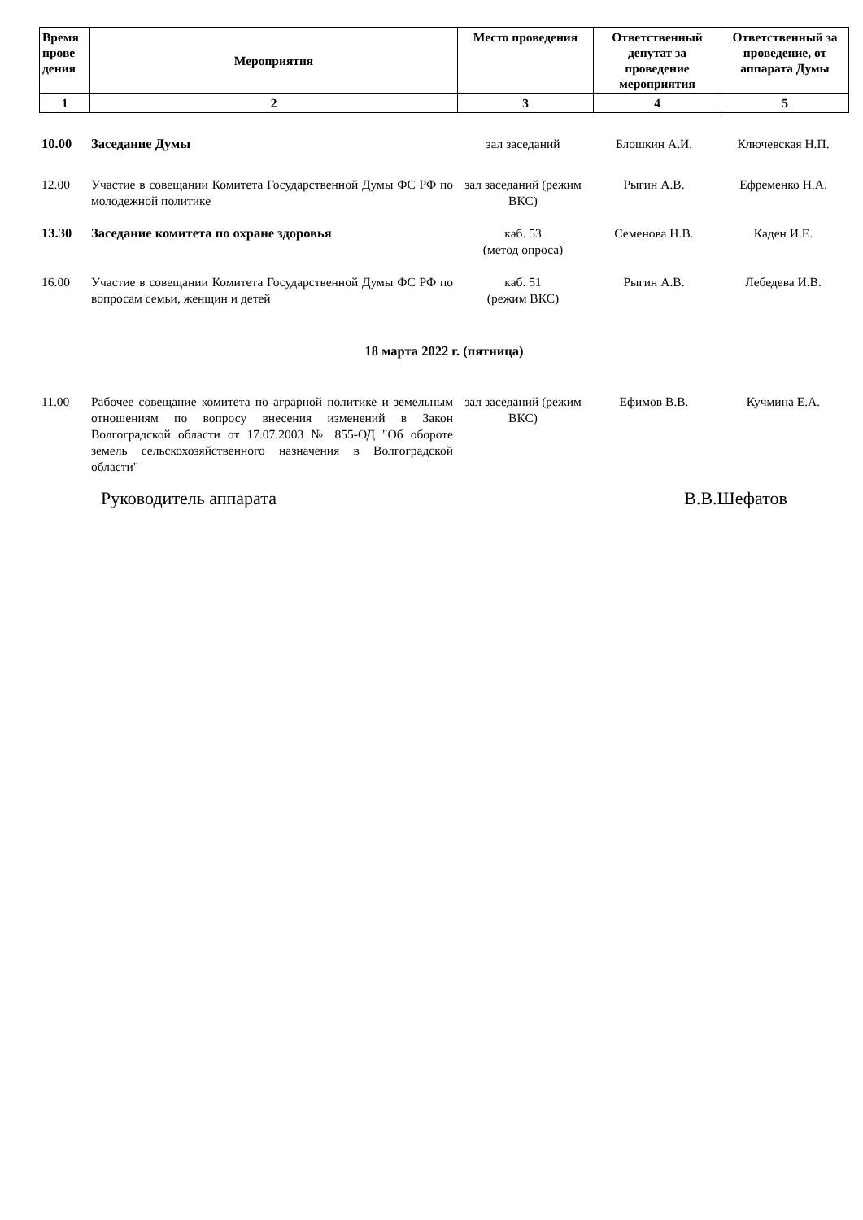| Время прове дения | Мероприятия | Место проведения | Ответственный депутат за проведение мероприятия | Ответственный за проведение, от аппарата Думы |
| --- | --- | --- | --- | --- |
| 1 | 2 | 3 | 4 | 5 |
| 10.00 | Заседание Думы | зал заседаний | Блошкин А.И. | Ключевская Н.П. |
| 12.00 | Участие в совещании Комитета Государственной Думы ФС РФ по молодежной политике | зал заседаний (режим ВКС) | Рыгин А.В. | Ефременко Н.А. |
| 13.30 | Заседание комитета по охране здоровья | каб. 53 (метод опроса) | Семенова Н.В. | Каден И.Е. |
| 16.00 | Участие в совещании Комитета Государственной Думы ФС РФ по вопросам семьи, женщин и детей | каб. 51 (режим ВКС) | Рыгин А.В. | Лебедева И.В. |
18 марта 2022 г. (пятница)
| 11.00 | Рабочее совещание комитета по аграрной политике и земельным отношениям по вопросу внесения изменений в Закон Волгоградской области от 17.07.2003 № 855-ОД "Об обороте земель сельскохозяйственного назначения в Волгоградской области" | зал заседаний (режим ВКС) | Ефимов В.В. | Кучмина Е.А. |
Руководитель аппарата В.В.Шефатов